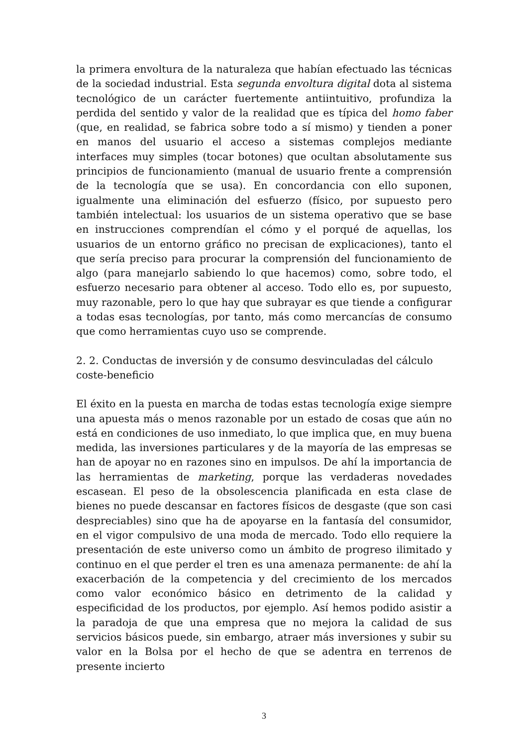la primera envoltura de la naturaleza que habían efectuado las técnicas de la sociedad industrial. Esta segunda envoltura digital dota al sistema tecnológico de un carácter fuertemente antiintuitivo, profundiza la perdida del sentido y valor de la realidad que es típica del homo faber (que, en realidad, se fabrica sobre todo a sí mismo) y tienden a poner en manos del usuario el acceso a sistemas complejos mediante interfaces muy simples (tocar botones) que ocultan absolutamente sus principios de funcionamiento (manual de usuario frente a comprensión de la tecnología que se usa). En concordancia con ello suponen, igualmente una eliminación del esfuerzo (físico, por supuesto pero también intelectual: los usuarios de un sistema operativo que se base en instrucciones comprendían el cómo y el porqué de aquellas, los usuarios de un entorno gráfico no precisan de explicaciones), tanto el que sería preciso para procurar la comprensión del funcionamiento de algo (para manejarlo sabiendo lo que hacemos) como, sobre todo, el esfuerzo necesario para obtener al acceso. Todo ello es, por supuesto, muy razonable, pero lo que hay que subrayar es que tiende a configurar a todas esas tecnologías, por tanto, más como mercancías de consumo que como herramientas cuyo uso se comprende.
2. 2. Conductas de inversión y de consumo desvinculadas del cálculo coste-beneficio
El éxito en la puesta en marcha de todas estas tecnología exige siempre una apuesta más o menos razonable por un estado de cosas que aún no está en condiciones de uso inmediato, lo que implica que, en muy buena medida, las inversiones particulares y de la mayoría de las empresas se han de apoyar no en razones sino en impulsos. De ahí la importancia de las herramientas de marketing, porque las verdaderas novedades escasean. El peso de la obsolescencia planificada en esta clase de bienes no puede descansar en factores físicos de desgaste (que son casi despreciables) sino que ha de apoyarse en la fantasía del consumidor, en el vigor compulsivo de una moda de mercado. Todo ello requiere la presentación de este universo como un ámbito de progreso ilimitado y continuo en el que perder el tren es una amenaza permanente: de ahí la exacerbación de la competencia y del crecimiento de los mercados como valor económico básico en detrimento de la calidad y especificidad de los productos, por ejemplo. Así hemos podido asistir a la paradoja de que una empresa que no mejora la calidad de sus servicios básicos puede, sin embargo, atraer más inversiones y subir su valor en la Bolsa por el hecho de que se adentra en terrenos de presente incierto
3